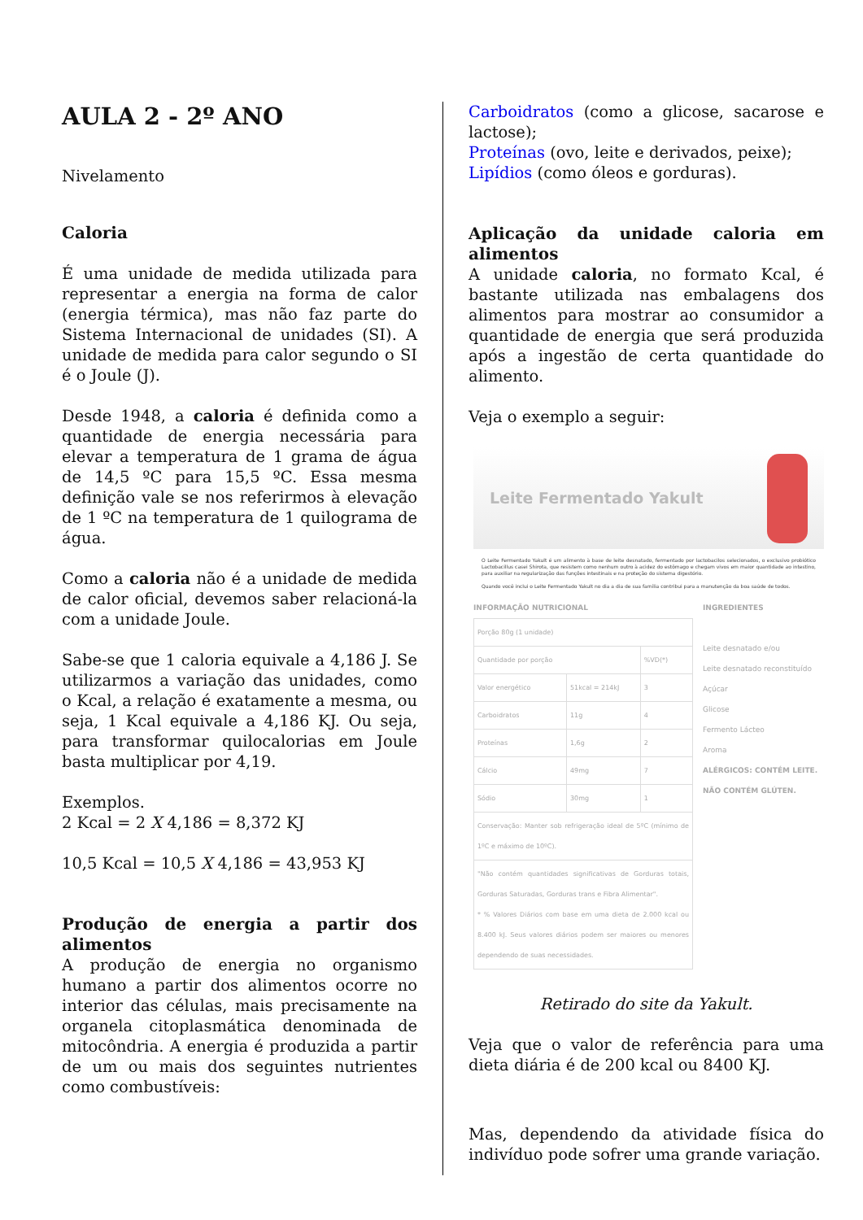AULA 2 - 2º ANO
Nivelamento
Caloria
É uma unidade de medida utilizada para representar a energia na forma de calor (energia térmica), mas não faz parte do Sistema Internacional de unidades (SI). A unidade de medida para calor segundo o SI é o Joule (J).
Desde 1948, a caloria é definida como a quantidade de energia necessária para elevar a temperatura de 1 grama de água de 14,5 ºC para 15,5 ºC. Essa mesma definição vale se nos referirmos à elevação de 1 ºC na temperatura de 1 quilograma de água.
Como a caloria não é a unidade de medida de calor oficial, devemos saber relacioná-la com a unidade Joule.
Sabe-se que 1 caloria equivale a 4,186 J. Se utilizarmos a variação das unidades, como o Kcal, a relação é exatamente a mesma, ou seja, 1 Kcal equivale a 4,186 KJ. Ou seja, para transformar quilocalorias em Joule basta multiplicar por 4,19.
Exemplos.
2 Kcal = 2 X 4,186 = 8,372 KJ
10,5 Kcal = 10,5 X 4,186 = 43,953 KJ
Produção de energia a partir dos alimentos
A produção de energia no organismo humano a partir dos alimentos ocorre no interior das células, mais precisamente na organela citoplasmática denominada de mitocôndria. A energia é produzida a partir de um ou mais dos seguintes nutrientes como combustíveis:
Carboidratos (como a glicose, sacarose e lactose);
Proteínas (ovo, leite e derivados, peixe);
Lipídios (como óleos e gorduras).
Aplicação da unidade caloria em alimentos
A unidade caloria, no formato Kcal, é bastante utilizada nas embalagens dos alimentos para mostrar ao consumidor a quantidade de energia que será produzida após a ingestão de certa quantidade do alimento.
Veja o exemplo a seguir:
Leite Fermentado Yakult
O Leite Fermentado Yakult é um alimento à base de leite desnatado, fermentado por lactobacilos selecionados, o exclusivo probiótico Lactobacillus casei Shirota, que resistem como nenhum outro à acidez do estômago e chegam vivos em maior quantidade ao intestino, para auxiliar na regularização das funções intestinais e na proteção do sistema digestório.
Quando você inclui o Leite Fermentado Yakult no dia a dia de sua família contribui para a manutenção da boa saúde de todos.
INFORMAÇÃO NUTRICIONAL
| Porção 80g (1 unidade) | | |
| Quantidade por porção | | %VD(*) |
| Valor energético | 51kcal = 214kJ | 3 |
| Carboidratos | 11g | 4 |
| Proteínas | 1,6g | 2 |
| Cálcio | 49mg | 7 |
| Sódio | 30mg | 1 |
| Conservação: Manter sob refrigeração ideal de 5ºC (mínimo de 1ºC e máximo de 10ºC). | | |
| "Não contém quantidades significativas de Gorduras totais, Gorduras Saturadas, Gorduras trans e Fibra Alimentar". * % Valores Diários com base em uma dieta de 2.000 kcal ou 8.400 kJ. Seus valores diários podem ser maiores ou menores dependendo de suas necessidades. | | |
INGREDIENTES
Leite desnatado e/ou
Leite desnatado reconstituído
Açúcar
Glicose
Fermento Lácteo
Aroma
ALÉRGICOS: CONTÉM LEITE.
NÃO CONTÉM GLÚTEN.
Retirado do site da Yakult.
Veja que o valor de referência para uma dieta diária é de 200 kcal ou 8400 KJ.
Mas, dependendo da atividade física do indivíduo pode sofrer uma grande variação.